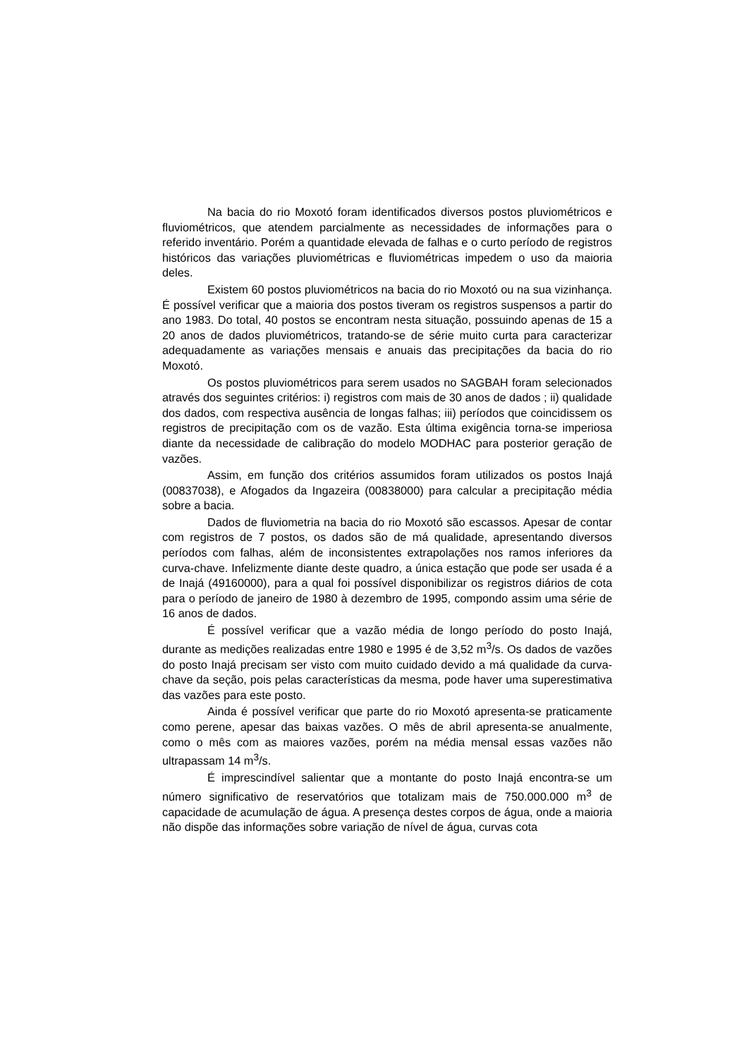Na bacia do rio Moxotó foram identificados diversos postos pluviométricos e fluviométricos, que atendem parcialmente as necessidades de informações para o referido inventário. Porém a quantidade elevada de falhas e o curto período de registros históricos das variações pluviométricas e fluviométricas impedem o uso da maioria deles.
Existem 60 postos pluviométricos na bacia do rio Moxotó ou na sua vizinhança. É possível verificar que a maioria dos postos tiveram os registros suspensos a partir do ano 1983. Do total, 40 postos se encontram nesta situação, possuindo apenas de 15 a 20 anos de dados pluviométricos, tratando-se de série muito curta para caracterizar adequadamente as variações mensais e anuais das precipitações da bacia do rio Moxotó.
Os postos pluviométricos para serem usados no SAGBAH foram selecionados através dos seguintes critérios: i) registros com mais de 30 anos de dados ; ii) qualidade dos dados, com respectiva ausência de longas falhas; iii) períodos que coincidissem os registros de precipitação com os de vazão. Esta última exigência torna-se imperiosa diante da necessidade de calibração do modelo MODHAC para posterior geração de vazões.
Assim, em função dos critérios assumidos foram utilizados os postos Inajá (00837038), e Afogados da Ingazeira (00838000) para calcular a precipitação média sobre a bacia.
Dados de fluviometria na bacia do rio Moxotó são escassos. Apesar de contar com registros de 7 postos, os dados são de má qualidade, apresentando diversos períodos com falhas, além de inconsistentes extrapolações nos ramos inferiores da curva-chave. Infelizmente diante deste quadro, a única estação que pode ser usada é a de Inajá (49160000), para a qual foi possível disponibilizar os registros diários de cota para o período de janeiro de 1980 à dezembro de 1995, compondo assim uma série de 16 anos de dados.
É possível verificar que a vazão média de longo período do posto Inajá, durante as medições realizadas entre 1980 e 1995 é de 3,52 m<sup>3</sup>/s. Os dados de vazões do posto Inajá precisam ser visto com muito cuidado devido a má qualidade da curva-chave da seção, pois pelas características da mesma, pode haver uma superestimativa das vazões para este posto.
Ainda é possível verificar que parte do rio Moxotó apresenta-se praticamente como perene, apesar das baixas vazões. O mês de abril apresenta-se anualmente, como o mês com as maiores vazões, porém na média mensal essas vazões não ultrapassam 14 m<sup>3</sup>/s.
É imprescindível salientar que a montante do posto Inajá encontra-se um número significativo de reservatórios que totalizam mais de 750.000.000 m<sup>3</sup> de capacidade de acumulação de água. A presença destes corpos de água, onde a maioria não dispõe das informações sobre variação de nível de água, curvas cota